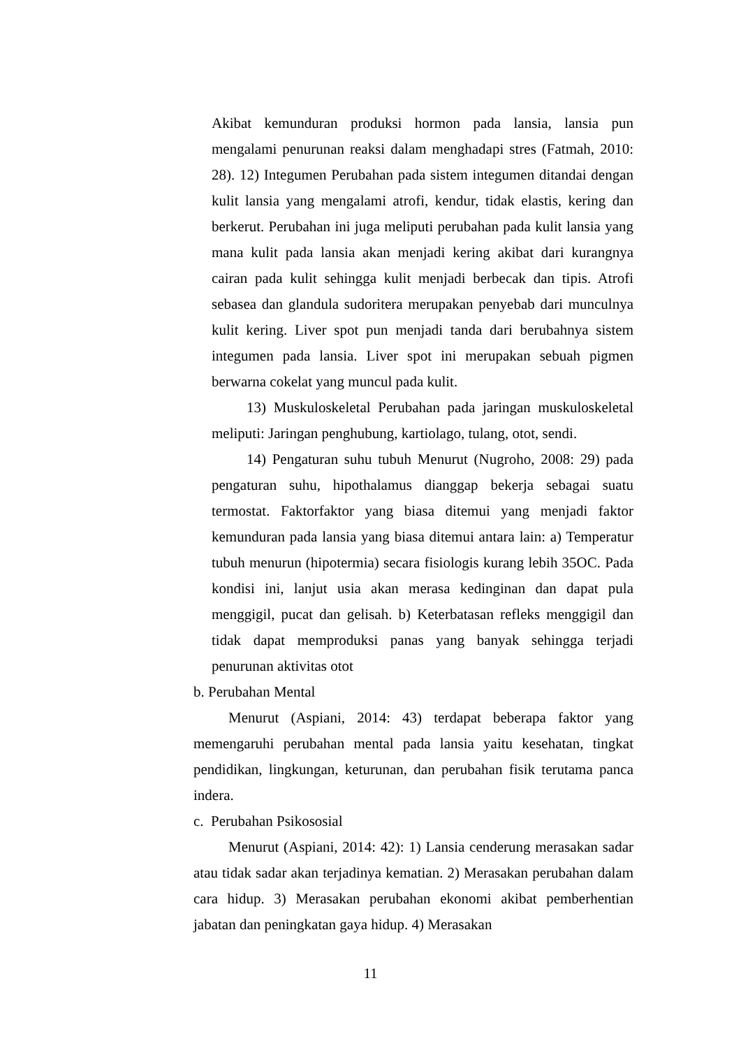Akibat kemunduran produksi hormon pada lansia, lansia pun mengalami penurunan reaksi dalam menghadapi stres (Fatmah, 2010: 28). 12) Integumen Perubahan pada sistem integumen ditandai dengan kulit lansia yang mengalami atrofi, kendur, tidak elastis, kering dan berkerut. Perubahan ini juga meliputi perubahan pada kulit lansia yang mana kulit pada lansia akan menjadi kering akibat dari kurangnya cairan pada kulit sehingga kulit menjadi berbecak dan tipis. Atrofi sebasea dan glandula sudoritera merupakan penyebab dari munculnya kulit kering. Liver spot pun menjadi tanda dari berubahnya sistem integumen pada lansia. Liver spot ini merupakan sebuah pigmen berwarna cokelat yang muncul pada kulit.
13) Muskuloskeletal Perubahan pada jaringan muskuloskeletal meliputi: Jaringan penghubung, kartiolago, tulang, otot, sendi.
14) Pengaturan suhu tubuh Menurut (Nugroho, 2008: 29) pada pengaturan suhu, hipothalamus dianggap bekerja sebagai suatu termostat. Faktorfaktor yang biasa ditemui yang menjadi faktor kemunduran pada lansia yang biasa ditemui antara lain: a) Temperatur tubuh menurun (hipotermia) secara fisiologis kurang lebih 35OC. Pada kondisi ini, lanjut usia akan merasa kedinginan dan dapat pula menggigil, pucat dan gelisah. b) Keterbatasan refleks menggigil dan tidak dapat memproduksi panas yang banyak sehingga terjadi penurunan aktivitas otot
b. Perubahan Mental
Menurut (Aspiani, 2014: 43) terdapat beberapa faktor yang memengaruhi perubahan mental pada lansia yaitu kesehatan, tingkat pendidikan, lingkungan, keturunan, dan perubahan fisik terutama panca indera.
c. Perubahan Psikososial
Menurut (Aspiani, 2014: 42): 1) Lansia cenderung merasakan sadar atau tidak sadar akan terjadinya kematian. 2) Merasakan perubahan dalam cara hidup. 3) Merasakan perubahan ekonomi akibat pemberhentian jabatan dan peningkatan gaya hidup. 4) Merasakan
11